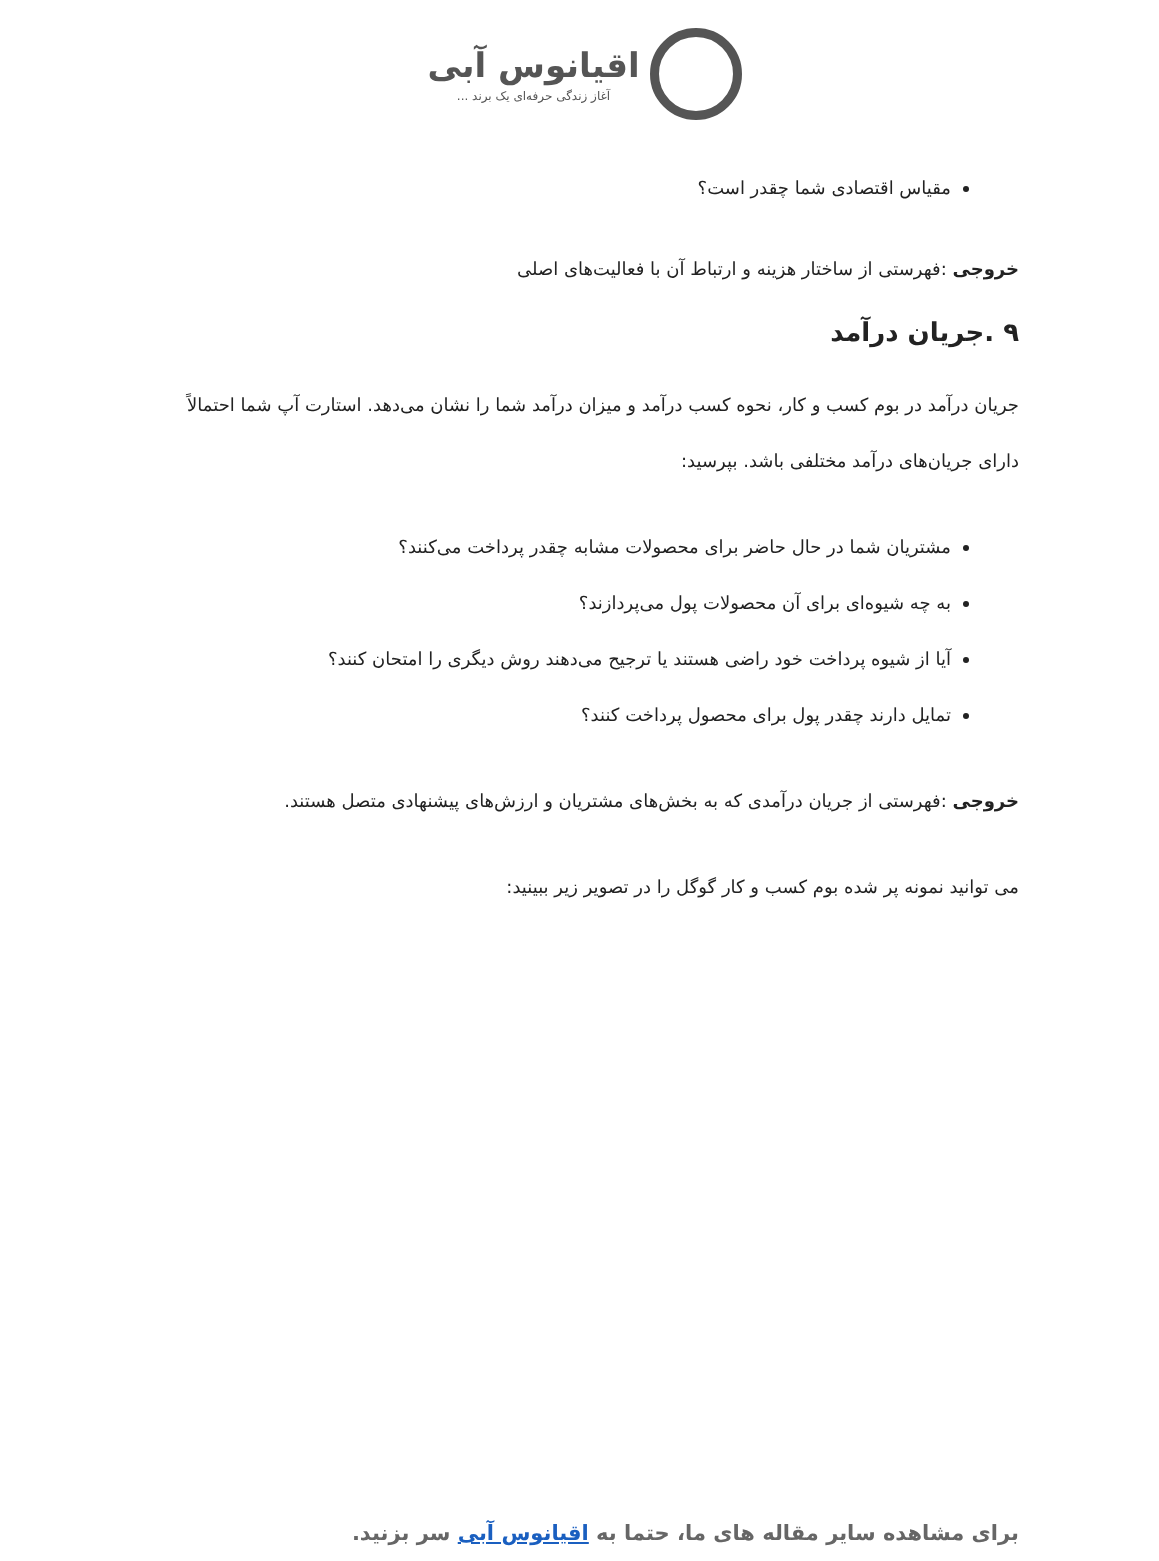اقیانوس آبی
آغاز زندگی حرفه‌ای یک برند ...
مقیاس اقتصادی شما چقدر است؟
خروجی :فهرستی از ساختار هزینه و ارتباط آن با فعالیت‌های اصلی
۹ .جریان درآمد
جریان درآمد در بوم کسب و کار، نحوه کسب درآمد و میزان درآمد شما را نشان می‌دهد. استارت آپ شما احتمالاً دارای جریان‌های درآمد مختلفی باشد. بپرسید:
مشتریان شما در حال حاضر برای محصولات مشابه چقدر پرداخت می‌کنند؟
به چه شیوه‌ای برای آن محصولات پول می‌پردازند؟
آیا از شیوه پرداخت خود راضی هستند یا ترجیح می‌دهند روش دیگری را امتحان کنند؟
تمایل دارند چقدر پول برای محصول پرداخت کنند؟
خروجی :فهرستی از جریان درآمدی که به بخش‌های مشتریان و ارزش‌های پیشنهادی متصل هستند.
می توانید نمونه پر شده بوم کسب و کار گوگل را در تصویر زیر ببینید:
برای مشاهده سایر مقاله های ما، حتما به اقیانوس آبی سر بزنید.